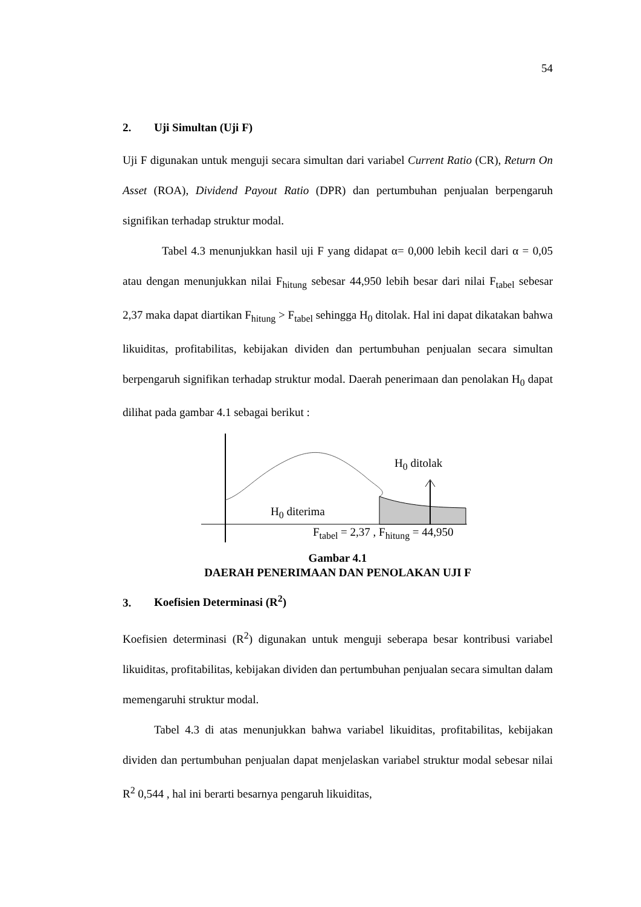54
2. Uji Simultan (Uji F)
Uji F digunakan untuk menguji secara simultan dari variabel Current Ratio (CR), Return On Asset (ROA), Dividend Payout Ratio (DPR) dan pertumbuhan penjualan berpengaruh signifikan terhadap struktur modal.
Tabel 4.3 menunjukkan hasil uji F yang didapat α= 0,000 lebih kecil dari α = 0,05 atau dengan menunjukkan nilai F<sub>hitung</sub> sebesar 44,950 lebih besar dari nilai F<sub>tabel</sub> sebesar 2,37 maka dapat diartikan F<sub>hitung</sub> > F<sub>tabel</sub> sehingga H<sub>0</sub> ditolak. Hal ini dapat dikatakan bahwa likuiditas, profitabilitas, kebijakan dividen dan pertumbuhan penjualan secara simultan berpengaruh signifikan terhadap struktur modal. Daerah penerimaan dan penolakan H<sub>0</sub> dapat dilihat pada gambar 4.1 sebagai berikut :
H<sub>0</sub> ditolak
H<sub>0</sub> diterima
F<sub>tabel</sub> = 2,37 , F<sub>hitung</sub> = 44,950
Gambar 4.1
DAERAH PENERIMAAN DAN PENOLAKAN UJI F
3. Koefisien Determinasi (R<sup>2</sup>)
Koefisien determinasi (R<sup>2</sup>) digunakan untuk menguji seberapa besar kontribusi variabel likuiditas, profitabilitas, kebijakan dividen dan pertumbuhan penjualan secara simultan dalam memengaruhi struktur modal.
Tabel 4.3 di atas menunjukkan bahwa variabel likuiditas, profitabilitas, kebijakan dividen dan pertumbuhan penjualan dapat menjelaskan variabel struktur modal sebesar nilai R<sup>2</sup> 0,544 , hal ini berarti besarnya pengaruh likuiditas,